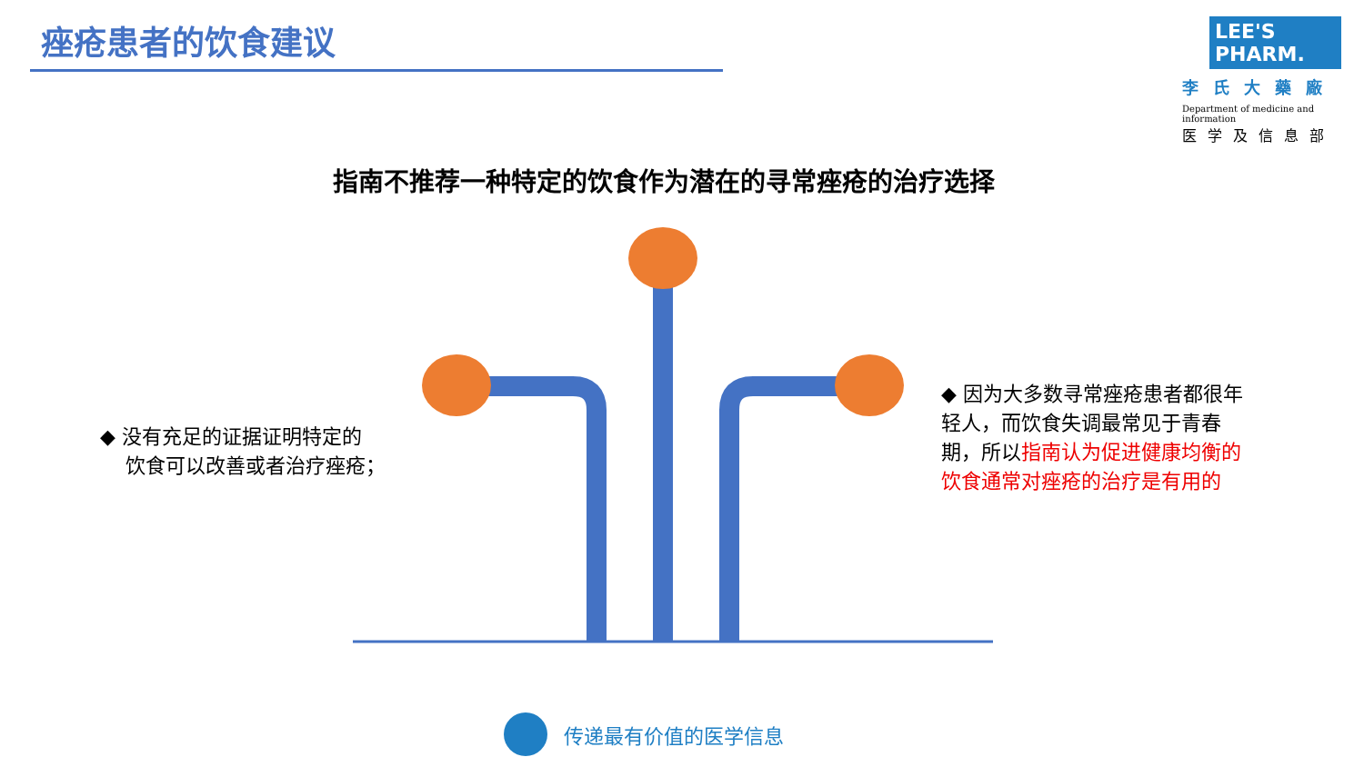痤疮患者的饮食建议
LEE'S PHARM.
李氏大藥廠
Department of medicine and information
医学及信息部
指南不推荐一种特定的饮食作为潜在的寻常痤疮的治疗选择
◆ 没有充足的证据证明特定的
饮食可以改善或者治疗痤疮；
◆ 因为大多数寻常痤疮患者都很年轻人，而饮食失调最常见于青春期，所以指南认为促进健康均衡的饮食通常对痤疮的治疗是有用的
传递最有价值的医学信息